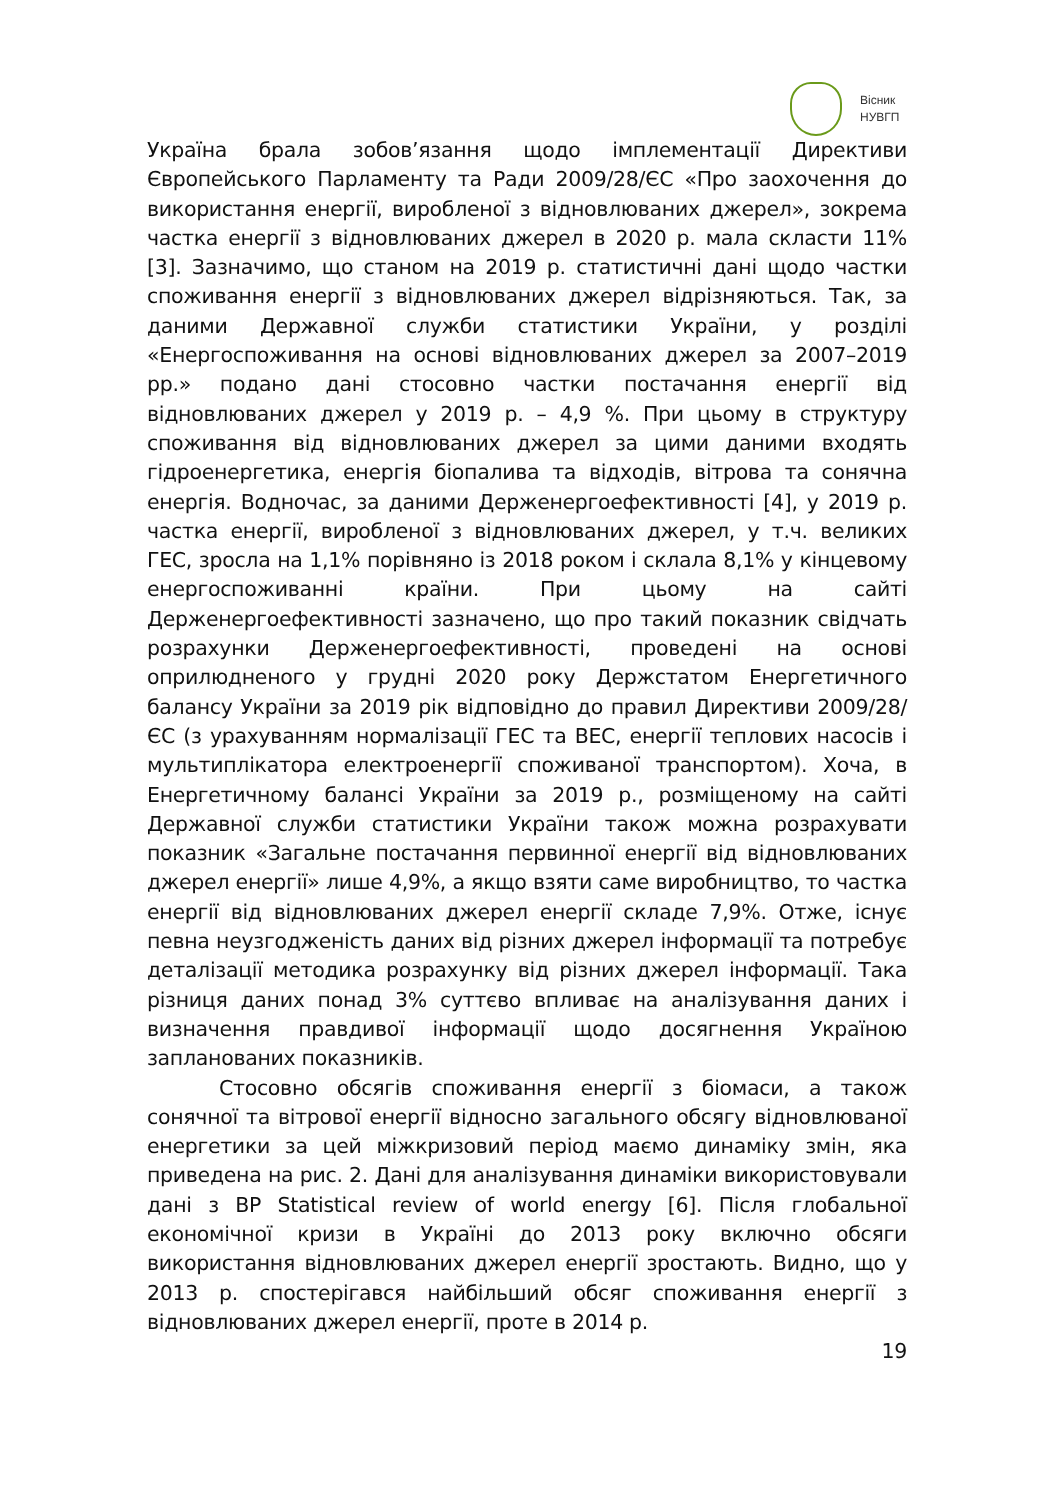Вісник
НУВГП
Україна брала зобов’язання щодо імплементації Директиви Європейського Парламенту та Ради 2009/28/ЄС «Про заохочення до використання енергії, виробленої з відновлюваних джерел», зокрема частка енергії з відновлюваних джерел в 2020 р. мала скласти 11% [3]. Зазначимо, що станом на 2019 р. статистичні дані щодо частки споживання енергії з відновлюваних джерел відрізняються. Так, за даними Державної служби статистики України, у розділі «Енергоспоживання на основі відновлюваних джерел за 2007–2019 рр.» подано дані стосовно частки постачання енергії від відновлюваних джерел у 2019 р. – 4,9 %. При цьому в структуру споживання від відновлюваних джерел за цими даними входять гідроенергетика, енергія біопалива та відходів, вітрова та сонячна енергія. Водночас, за даними Держенергоефективності [4], у 2019 р. частка енергії, виробленої з відновлюваних джерел, у т.ч. великих ГЕС, зросла на 1,1% порівняно із 2018 роком і склала 8,1% у кінцевому енергоспоживанні країни. При цьому на сайті Держенергоефективності зазначено, що про такий показник свідчать розрахунки Держенергоефективності, проведені на основі оприлюдненого у грудні 2020 року Держстатом Енергетичного балансу України за 2019 рік відповідно до правил Директиви 2009/28/ЄС (з урахуванням нормалізації ГЕС та ВЕС, енергії теплових насосів і мультиплікатора електроенергії споживаної транспортом). Хоча, в Енергетичному балансі України за 2019 р., розміщеному на сайті Державної служби статистики України також можна розрахувати показник «Загальне постачання первинної енергії від відновлюваних джерел енергії» лише 4,9%, а якщо взяти саме виробництво, то частка енергії від відновлюваних джерел енергії складе 7,9%. Отже, існує певна неузгодженість даних від різних джерел інформації та потребує деталізації методика розрахунку від різних джерел інформації. Така різниця даних понад 3% суттєво впливає на аналізування даних і визначення правдивої інформації щодо досягнення Україною запланованих показників.
Стосовно обсягів споживання енергії з біомаси, а також сонячної та вітрової енергії відносно загального обсягу відновлюваної енергетики за цей міжкризовий період маємо динаміку змін, яка приведена на рис. 2. Дані для аналізування динаміки використовували дані з BP Statistical review of world energy [6]. Після глобальної економічної кризи в Україні до 2013 року включно обсяги використання відновлюваних джерел енергії зростають. Видно, що у 2013 р. спостерігався найбільший обсяг споживання енергії з відновлюваних джерел енергії, проте в 2014 р.
19